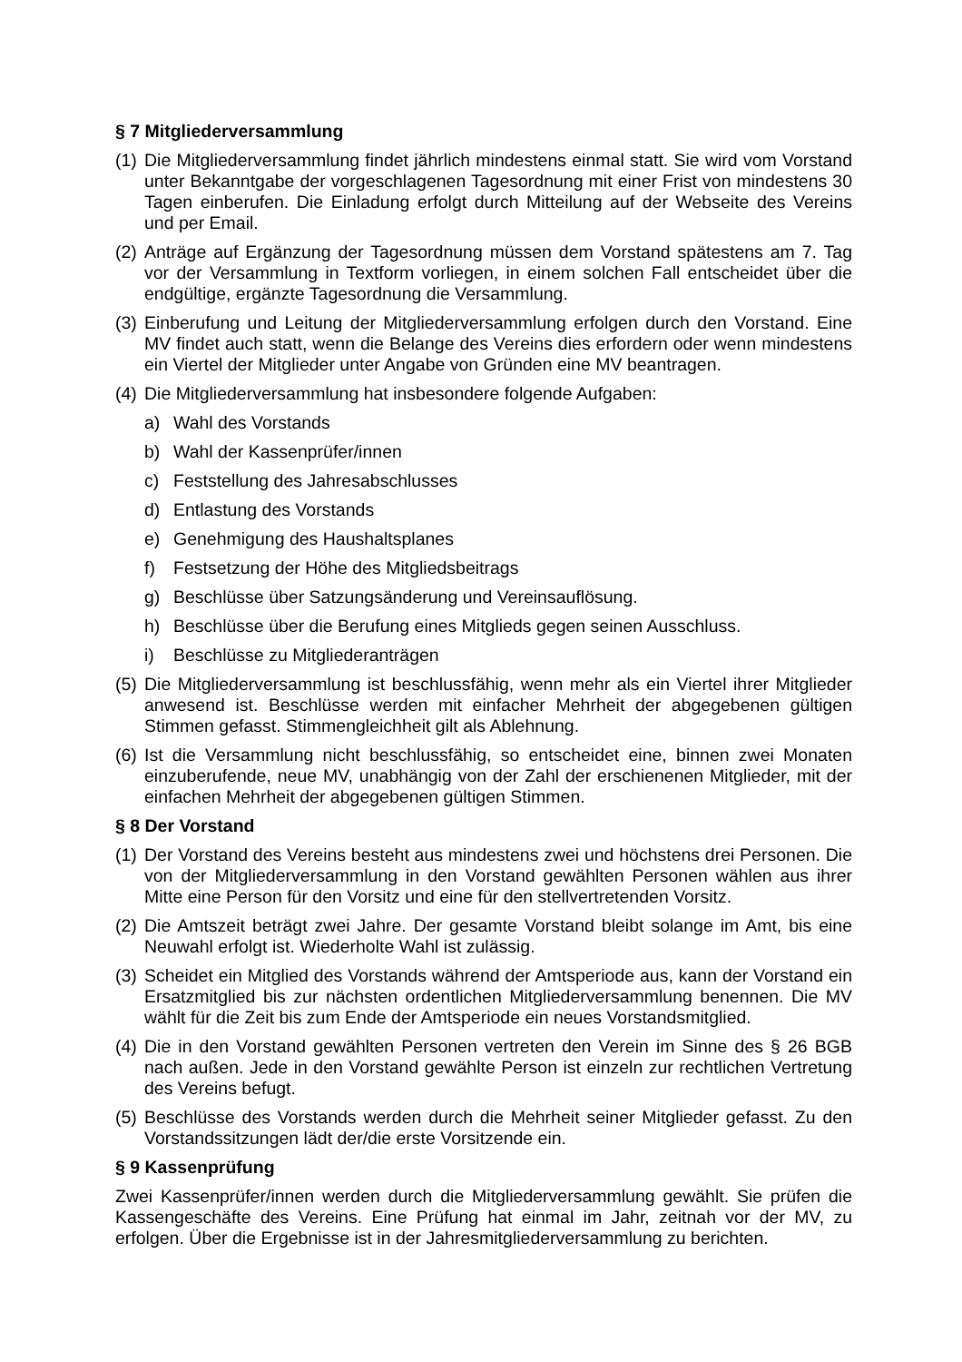§ 7 Mitgliederversammlung
(1) Die Mitgliederversammlung findet jährlich mindestens einmal statt. Sie wird vom Vorstand unter Bekanntgabe der vorgeschlagenen Tagesordnung mit einer Frist von mindestens 30 Tagen einberufen. Die Einladung erfolgt durch Mitteilung auf der Webseite des Vereins und per Email.
(2) Anträge auf Ergänzung der Tagesordnung müssen dem Vorstand spätestens am 7. Tag vor der Versammlung in Textform vorliegen, in einem solchen Fall entscheidet über die endgültige, ergänzte Tagesordnung die Versammlung.
(3) Einberufung und Leitung der Mitgliederversammlung erfolgen durch den Vorstand. Eine MV findet auch statt, wenn die Belange des Vereins dies erfordern oder wenn mindestens ein Viertel der Mitglieder unter Angabe von Gründen eine MV beantragen.
(4) Die Mitgliederversammlung hat insbesondere folgende Aufgaben:
a) Wahl des Vorstands
b) Wahl der Kassenprüfer/innen
c) Feststellung des Jahresabschlusses
d) Entlastung des Vorstands
e) Genehmigung des Haushaltsplanes
f) Festsetzung der Höhe des Mitgliedsbeitrags
g) Beschlüsse über Satzungsänderung und Vereinsauflösung.
h) Beschlüsse über die Berufung eines Mitglieds gegen seinen Ausschluss.
i) Beschlüsse zu Mitgliederanträgen
(5) Die Mitgliederversammlung ist beschlussfähig, wenn mehr als ein Viertel ihrer Mitglieder anwesend ist. Beschlüsse werden mit einfacher Mehrheit der abgegebenen gültigen Stimmen gefasst. Stimmengleichheit gilt als Ablehnung.
(6) Ist die Versammlung nicht beschlussfähig, so entscheidet eine, binnen zwei Monaten einzuberufende, neue MV, unabhängig von der Zahl der erschienenen Mitglieder, mit der einfachen Mehrheit der abgegebenen gültigen Stimmen.
§ 8 Der Vorstand
(1) Der Vorstand des Vereins besteht aus mindestens zwei und höchstens drei Personen. Die von der Mitgliederversammlung in den Vorstand gewählten Personen wählen aus ihrer Mitte eine Person für den Vorsitz und eine für den stellvertretenden Vorsitz.
(2) Die Amtszeit beträgt zwei Jahre. Der gesamte Vorstand bleibt solange im Amt, bis eine Neuwahl erfolgt ist. Wiederholte Wahl ist zulässig.
(3) Scheidet ein Mitglied des Vorstands während der Amtsperiode aus, kann der Vorstand ein Ersatzmitglied bis zur nächsten ordentlichen Mitgliederversammlung benennen. Die MV wählt für die Zeit bis zum Ende der Amtsperiode ein neues Vorstandsmitglied.
(4) Die in den Vorstand gewählten Personen vertreten den Verein im Sinne des § 26 BGB nach außen. Jede in den Vorstand gewählte Person ist einzeln zur rechtlichen Vertretung des Vereins befugt.
(5) Beschlüsse des Vorstands werden durch die Mehrheit seiner Mitglieder gefasst. Zu den Vorstandssitzungen lädt der/die erste Vorsitzende ein.
§ 9 Kassenprüfung
Zwei Kassenprüfer/innen werden durch die Mitgliederversammlung gewählt. Sie prüfen die Kassengeschäfte des Vereins. Eine Prüfung hat einmal im Jahr, zeitnah vor der MV, zu erfolgen. Über die Ergebnisse ist in der Jahresmitgliederversammlung zu berichten.